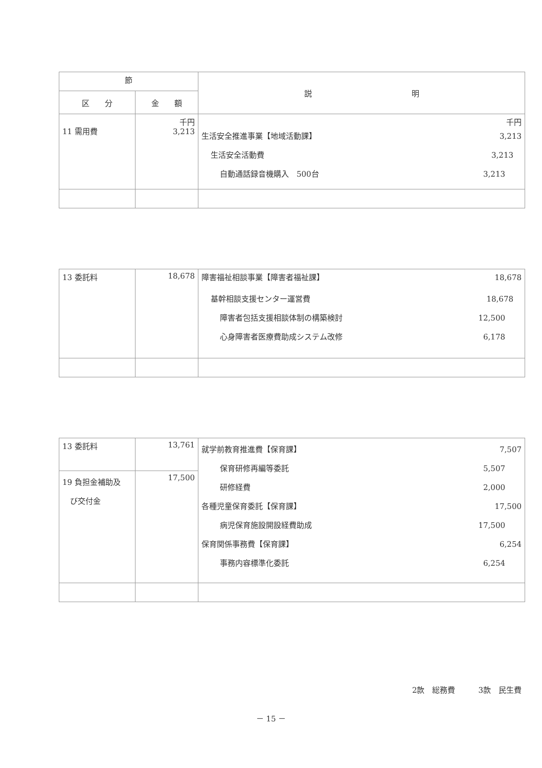| 節 | | 説 明 |
| --- | --- | --- |
| 区 分 | 金 額 | |
| 11 需用費 | 千円 3,213 | 千円 生活安全推進事業【地域活動課】 3,213 生活安全活動費 3,213 自動通話録音機購入 500台 3,213 |
| 13 委託料 | 18,678 | 障害福祉相談事業【障害者福祉課】 18,678 基幹相談支援センター運営費 18,678 障害者包括支援相談体制の構築検討 12,500 心身障害者医療費助成システム改修 6,178 |
| 13 委託料 | 13,761 | 就学前教育推進費【保育課】 7,507 保育研修再編等委託 5,507 研修経費 2,000 各種児童保育委託【保育課】 17,500 病児保育施設開設経費助成 17,500 保育関係事務費【保育課】 6,254 事務内容標準化委託 6,254 |
| 19 負担金補助及 び交付金 | 17,500 | |
2款　総務費　　　3款　民生費
－ 15 －